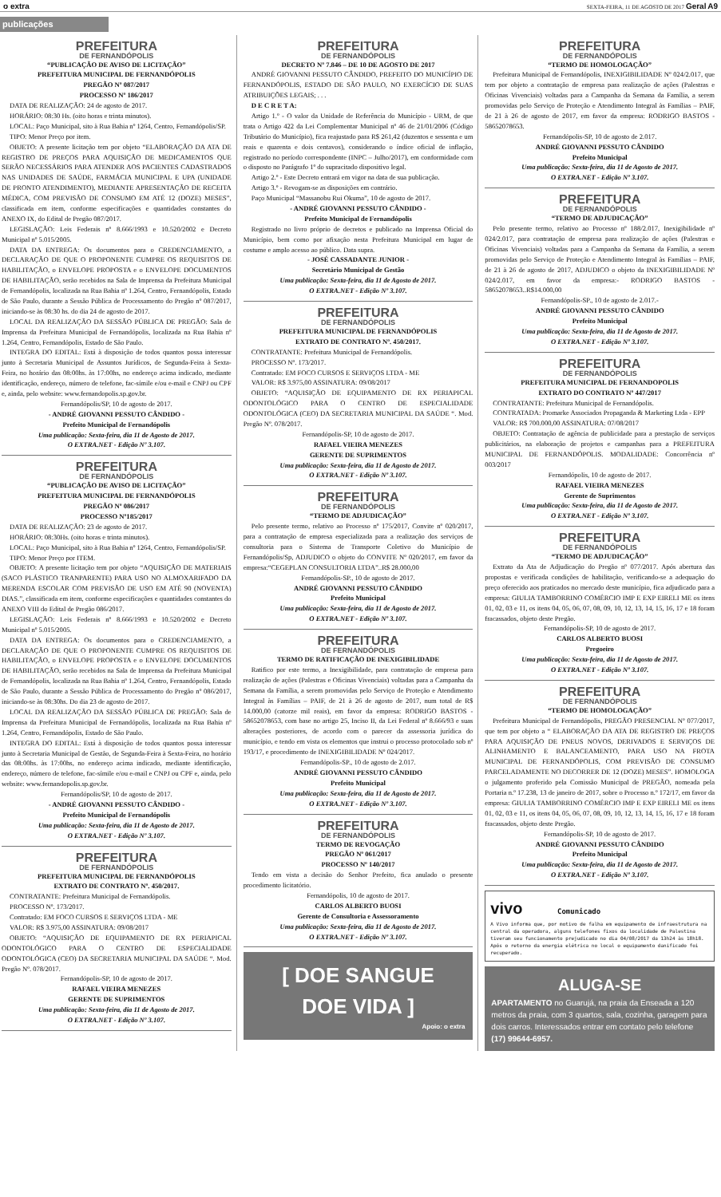o extra SEXTA-FEIRA, 11 DE AGOSTO DE 2017 Geral A9
publicações
PREFEITURA
DE FERNANDÓPOLIS
“PUBLICAÇÃO DE AVISO DE LICITAÇÃO”
PREFEITURA MUNICIPAL DE FERNANDÓPOLIS
PREGÃO Nº 087/2017
PROCESSO Nº 186/2017
DATA DE REALIZAÇÃO: 24 de agosto de 2017.
HORÁRIO: 08:30 Hs. (oito horas e trinta minutos).
LOCAL: Paço Municipal, sito à Rua Bahia nº 1264, Centro, Fernandópolis/SP.
TIPO: Menor Preço por item.
OBJETO: A presente licitação tem por objeto “ELABORAÇÃO DA ATA DE REGISTRO DE PREÇOS PARA AQUISIÇÃO DE MEDICAMENTOS QUE SERÃO NECESSÁRIOS PARA ATENDER AOS PACIENTES CADASTRADOS NAS UNIDADES DE SAÚDE, FARMÁCIA MUNICIPAL E UPA (UNIDADE DE PRONTO ATENDIMENTO), MEDIANTE APRESENTAÇÃO DE RECEITA MÉDICA, COM PREVISÃO DE CONSUMO EM ATÉ 12 (DOZE) MESES”, classificada em item, conforme especificações e quantidades constantes do ANEXO IX, do Edital de Pregão 087/2017.
LEGISLAÇÃO: Leis Federais nº 8.666/1993 e 10.520/2002 e Decreto Municipal nº 5.015/2005.
DATA DA ENTREGA: Os documentos para o CREDENCIAMENTO, a DECLARAÇÃO DE QUE O PROPONENTE CUMPRE OS REQUISITOS DE HABILITAÇÃO, o ENVELOPE PROPOSTA e o ENVELOPE DOCUMENTOS DE HABILITAÇÃO, serão recebidos na Sala de Imprensa da Prefeitura Municipal de Fernandópolis, localizada na Rua Bahia nº 1.264, Centro, Fernandópolis, Estado de São Paulo, durante a Sessão Pública de Processamento do Pregão nº 087/2017, iniciando-se às 08:30 hs. do dia 24 de agosto de 2017.
LOCAL DA REALIZAÇÃO DA SESSÃO PÚBLICA DE PREGÃO: Sala de Imprensa da Prefeitura Municipal de Fernandópolis, localizada na Rua Bahia nº 1.264, Centro, Fernandópolis, Estado de São Paulo.
INTEGRA DO EDITAL: Está à disposição de todos quantos possa interessar junto à Secretaria Municipal de Assuntos Jurídicos, de Segunda-Feira à Sexta-Feira, no horário das 08:00hs. às 17:00hs, no endereço acima indicado, mediante identificação, endereço, número de telefone, fac-símile e/ou e-mail e CNPJ ou CPF e, ainda, pelo website: www.fernandopolis.sp.gov.br.
Fernandópolis/SP, 10 de agosto de 2017.
- ANDRÉ GIOVANNI PESSUTO CÂNDIDO -
Prefeito Municipal de Fernandópolis
Uma publicação: Sexta-feira, dia 11 de Agosto de 2017.
O EXTRA.NET - Edição Nº 3.107.
PREFEITURA
DE FERNANDÓPOLIS
“PUBLICAÇÃO DE AVISO DE LICITAÇÃO”
PREFEITURA MUNICIPAL DE FERNANDÓPOLIS
PREGÃO Nº 086/2017
PROCESSO Nº185/2017
DATA DE REALIZAÇÃO: 23 de agosto de 2017.
HORÁRIO: 08:30Hs. (oito horas e trinta minutos).
LOCAL: Paço Municipal, sito à Rua Bahia nº 1264, Centro, Fernandópolis/SP.
TIPO: Menor Preço por ITEM.
OBJETO: A presente licitação tem por objeto “AQUISIÇÃO DE MATERIAIS (SACO PLÁSTICO TRANPARENTE) PARA USO NO ALMOXARIFADO DA MERENDA ESCOLAR COM PREVISÃO DE USO EM ATÉ 90 (NOVENTA) DIAS.”, classificada em item, conforme especificações e quantidades constantes do ANEXO VIII do Edital de Pregão 086/2017.
LEGISLAÇÃO: Leis Federais nº 8.666/1993 e 10.520/2002 e Decreto Municipal nº 5.015/2005.
DATA DA ENTREGA: Os documentos para o CREDENCIAMENTO, a DECLARAÇÃO DE QUE O PROPONENTE CUMPRE OS REQUISITOS DE HABILITAÇÃO, o ENVELOPE PROPOSTA e o ENVELOPE DOCUMENTOS DE HABILITAÇÃO, serão recebidos na Sala de Imprensa da Prefeitura Municipal de Fernandópolis, localizada na Rua Bahia nº 1.264, Centro, Fernandópolis, Estado de São Paulo, durante a Sessão Pública de Processamento do Pregão nº 086/2017, iniciando-se às 08:30hs. Do dia 23 de agosto de 2017.
LOCAL DA REALIZAÇÃO DA SESSÃO PÚBLICA DE PREGÃO: Sala de Imprensa da Prefeitura Municipal de Fernandópolis, localizada na Rua Bahia nº 1.264, Centro, Fernandópolis, Estado de São Paulo.
INTEGRA DO EDITAL: Está à disposição de todos quantos possa interessar junto à Secretaria Municipal de Gestão, de Segunda-Feira à Sexta-Feira, no horário das 08:00hs. às 17:00hs, no endereço acima indicado, mediante identificação, endereço, número de telefone, fac-símile e/ou e-mail e CNPJ ou CPF e, ainda, pelo website: www.fernandopolis.sp.gov.br.
Fernandópolis/SP, 10 de agosto de 2017.
- ANDRÉ GIOVANNI PESSUTO CÂNDIDO -
Prefeito Municipal de Fernandópolis
Uma publicação: Sexta-feira, dia 11 de Agosto de 2017.
O EXTRA.NET - Edição Nº 3.107.
PREFEITURA
DE FERNANDÓPOLIS
PREFEITURA MUNICIPAL DE FERNANDÓPOLIS
EXTRATO DE CONTRATO Nº. 450/2017.
CONTRATANTE: Prefeitura Municipal de Fernandópolis.
PROCESSO Nº. 173/2017.
Contratado: EM FOCO CURSOS E SERVIÇOS LTDA - ME
VALOR: R$ 3.975,00 ASSINATURA: 09/08/2017
OBJETO: “AQUISIÇÃO DE EQUIPAMENTO DE RX PERIAPICAL ODONTOLÓGICO PARA O CENTRO DE ESPECIALIDADE ODONTOLÓGICA (CEO) DA SECRETARIA MUNICIPAL DA SAÚDE “. Mod. Pregão Nº. 078/2017.
Fernandópolis-SP, 10 de agosto de 2017.
RAFAEL VIEIRA MENEZES
GERENTE DE SUPRIMENTOS
Uma publicação: Sexta-feira, dia 11 de Agosto de 2017.
O EXTRA.NET - Edição Nº 3.107.
PREFEITURA
DE FERNANDÓPOLIS
DECRETO Nº 7.846 – DE 10 DE AGOSTO DE 2017
ANDRÉ GIOVANNI PESSUTO CÂNDIDO, PREFEITO DO MUNICÍPIO DE FERNANDÓPOLIS, ESTADO DE SÃO PAULO, NO EXERCÍCIO DE SUAS ATRIBUIÇÕES LEGAIS; . . .
D E C R E T A:
Artigo 1.º - O valor da Unidade de Referência do Município - URM, de que trata o Artigo 422 da Lei Complementar Municipal nº 46 de 21/01/2006 (Código Tributário do Município), fica reajustado para R$ 261,42 (duzentos e sessenta e um reais e quarenta e dois centavos), considerando o índice oficial de inflação, registrado no período correspondente (INPC – Julho/2017), em conformidade com o disposto no Parágrafo 1º do supracitado dispositivo legal.
Artigo 2.º - Este Decreto entrará em vigor na data de sua publicação.
Artigo 3.º - Revogam-se as disposições em contrário.
Paço Municipal “Massanobu Rui Okuma”, 10 de agosto de 2017.
- ANDRÉ GIOVANNI PESSUTO CÂNDIDO -
Prefeito Municipal de Fernandópolis
Registrado no livro próprio de decretos e publicado na Imprensa Oficial do Município, bem como por afixação nesta Prefeitura Municipal em lugar de costume e amplo acesso ao público. Data supra.
- JOSÉ CASSADANTE JUNIOR -
Secretário Municipal de Gestão
Uma publicação: Sexta-feira, dia 11 de Agosto de 2017.
O EXTRA.NET - Edição Nº 3.107.
PREFEITURA
DE FERNANDÓPOLIS
PREFEITURA MUNICIPAL DE FERNANDÓPOLIS
EXTRATO DE CONTRATO Nº. 450/2017.
CONTRATANTE: Prefeitura Municipal de Fernandópolis.
PROCESSO Nº. 173/2017.
Contratado: EM FOCO CURSOS E SERVIÇOS LTDA - ME
VALOR: R$ 3.975,00 ASSINATURA: 09/08/2017
OBJETO: “AQUISIÇÃO DE EQUIPAMENTO DE RX PERIAPICAL ODONTOLÓGICO PARA O CENTRO DE ESPECIALIDADE ODONTOLÓGICA (CEO) DA SECRETARIA MUNICIPAL DA SAÚDE “. Mod. Pregão Nº. 078/2017.
Fernandópolis-SP, 10 de agosto de 2017.
RAFAEL VIEIRA MENEZES
GERENTE DE SUPRIMENTOS
Uma publicação: Sexta-feira, dia 11 de Agosto de 2017.
O EXTRA.NET - Edição Nº 3.107.
PREFEITURA
DE FERNANDÓPOLIS
“TERMO DE ADJUDICAÇÃO”
Pelo presente termo, relativo ao Processo nº 175/2017, Convite nº 020/2017, para a contratação de empresa especializada para a realização dos serviços de consultoria para o Sistema de Transporte Coletivo do Município de Fernandópolis/Sp, ADJUDICO o objeto do CONVITE Nº 020/2017, em favor da empresa:“CEGEPLAN CONSULTORIA LTDA”..R$ 28.000,00
Fernandópolis-SP., 10 de agosto de 2017.
ANDRÉ GIOVANNI PESSUTO CÂNDIDO
Prefeito Municipal
Uma publicação: Sexta-feira, dia 11 de Agosto de 2017.
O EXTRA.NET - Edição Nº 3.107.
PREFEITURA
DE FERNANDÓPOLIS
TERMO DE RATIFICAÇÃO DE INEXIGIBILIDADE
Ratifico por este termo, a Inexigibilidade, para contratação de empresa para realização de ações (Palestras e Oficinas Vivenciais) voltadas para a Campanha da Semana da Família, a serem promovidas pelo Serviço de Proteção e Atendimento Integral às Famílias – PAIF, de 21 à 26 de agosto de 2017, num total de R$ 14.000,00 (catorze mil reais), em favor da empresa: RODRIGO BASTOS - 58652078653, com base no artigo 25, Inciso II, da Lei Federal nº 8.666/93 e suas alterações posteriores, de acordo com o parecer da assessoria jurídica do município, e tendo em vista os elementos que instrui o processo protocolado sob nº 193/17, e procedimento de INEXIGIBILIDADE Nº 024/2017.
Fernandópolis-SP., 10 de agosto de 2.017.
ANDRÉ GIOVANNI PESSUTO CÂNDIDO
Prefeito Municipal
Uma publicação: Sexta-feira, dia 11 de Agosto de 2017.
O EXTRA.NET - Edição Nº 3.107.
PREFEITURA
DE FERNANDÓPOLIS
TERMO DE REVOGAÇÃO
PREGÃO Nº 061/2017
PROCESSO Nº 140/2017
Tendo em vista a decisão do Senhor Prefeito, fica anulado o presente procedimento licitatório.
Fernandópolis, 10 de agosto de 2017.
CARLOS ALBERTO BUOSI
Gerente de Consultoria e Assessoramento
Uma publicação: Sexta-feira, dia 11 de Agosto de 2017.
O EXTRA.NET - Edição Nº 3.107.
[ DOE SANGUE
DOE VIDA ]
Apoio: o extra
PREFEITURA
DE FERNANDÓPOLIS
“TERMO DE HOMOLOGAÇÃO”
Prefeitura Municipal de Fernandópolis, INEXIGIBILIDADE Nº 024/2.017, que tem por objeto a contratação de empresa para realização de ações (Palestras e Oficinas Vivenciais) voltadas para a Campanha da Semana da Família, a serem promovidas pelo Serviço de Proteção e Atendimento Integral às Famílias – PAIF, de 21 à 26 de agosto de 2017, em favor da empresa: RODRIGO BASTOS - 58652078653.
Fernandópolis-SP, 10 de agosto de 2.017.
ANDRÉ GIOVANNI PESSUTO CÂNDIDO
Prefeito Municipal
Uma publicação: Sexta-feira, dia 11 de Agosto de 2017.
O EXTRA.NET - Edição Nº 3.107.
PREFEITURA
DE FERNANDÓPOLIS
“TERMO DE ADJUDICAÇÃO”
Pelo presente termo, relativo ao Processo nº 188/2.017, Inexigibilidade nº 024/2.017, para contratação de empresa para realização de ações (Palestras e Oficinas Vivenciais) voltadas para a Campanha da Semana da Família, a serem promovidas pelo Serviço de Proteção e Atendimento Integral às Famílias – PAIF, de 21 à 26 de agosto de 2017, ADJUDICO o objeto da INEXIGIBILIDADE Nº 024/2.017, em favor da empresa:- RODRIGO BASTOS - 58652078653..R$14.000,00
Fernandópolis-SP., 10 de agosto de 2.017.-
ANDRÉ GIOVANNI PESSUTO CÂNDIDO
Prefeito Municipal
Uma publicação: Sexta-feira, dia 11 de Agosto de 2017.
O EXTRA.NET - Edição Nº 3.107.
PREFEITURA
DE FERNANDÓPOLIS
PREFEITURA MUNICIPAL DE FERNANDOPOLIS
EXTRATO DO CONTRATO Nº 447/2017
CONTRATANTE: Prefeitura Municipal de Fernandópolis.
CONTRATADA: Promarke Associados Propaganda & Marketing Ltda - EPP
VALOR: R$ 700.000,00 ASSINATURA: 07/08/2017
OBJETO: Contratação de agência de publicidade para a prestação de serviços publicitários, na elaboração de projetos e campanhas para a PREFEITURA MUNICIPAL DE FERNANDÓPOLIS. MODALIDADE: Concorrência nº 003/2017
Fernandópolis, 10 de agosto de 2017.
RAFAEL VIEIRA MENEZES
Gerente de Suprimentos
Uma publicação: Sexta-feira, dia 11 de Agosto de 2017.
O EXTRA.NET - Edição Nº 3.107.
PREFEITURA
DE FERNANDÓPOLIS
“TERMO DE ADJUDICAÇÃO”
Extrato da Ata de Adjudicação do Pregão nº 077/2017. Após abertura das propostas e verificada condições de habilitação, verificando-se a adequação do preço oferecido aos praticados no mercado deste município, fica adjudicado para a empresa: GIULIA TAMBORRINO COMÉRCIO IMP E EXP EIRELI ME os itens 01, 02, 03 e 11, os itens 04, 05, 06, 07, 08, 09, 10, 12, 13, 14, 15, 16, 17 e 18 foram fracassados, objeto deste Pregão.
Fernandópolis-SP, 10 de agosto de 2017.
CARLOS ALBERTO BUOSI
Pregoeiro
Uma publicação: Sexta-feira, dia 11 de Agosto de 2017.
O EXTRA.NET - Edição Nº 3.107.
PREFEITURA
DE FERNANDÓPOLIS
“TERMO DE HOMOLOGAÇÃO”
Prefeitura Municipal de Fernandópolis, PREGÃO PRESENCIAL Nº 077/2017, que tem por objeto a “ ELABORAÇÃO DA ATA DE REGISTRO DE PREÇOS PARA AQUISIÇÃO DE PNEUS NOVOS, DERIVADOS E SERVIÇOS DE ALINHAMENTO E BALANCEAMENTO, PARA USO NA FROTA MUNICIPAL DE FERNANDÓPOLIS, COM PREVISÃO DE CONSUMO PARCELADAMENTE NO DECORRER DE 12 (DOZE) MESES”. HOMOLOGA o julgamento proferido pela Comissão Municipal de PREGÃO, nomeada pela Portaria n.º 17.238, 13 de janeiro de 2017, sobre o Processo n.º 172/17, em favor da empresa: GIULIA TAMBORRINO COMÉRCIO IMP E EXP EIRELI ME os itens 01, 02, 03 e 11, os itens 04, 05, 06, 07, 08, 09, 10, 12, 13, 14, 15, 16, 17 e 18 foram fracassados, objeto deste Pregão.
Fernandópolis-SP, 10 de agosto de 2017.
ANDRÉ GIOVANNI PESSUTO CÂNDIDO
Prefeito Municipal
Uma publicação: Sexta-feira, dia 11 de Agosto de 2017.
O EXTRA.NET - Edição Nº 3.107.
vivo Comunicado
A Vivo informa que, por motivo de falha em equipamento de infraestrutura na central da operadora, alguns telefones fixos da localidade de Palestina tiveram seu funcionamento prejudicado no dia 04/08/2017 da 13h24 às 18h18. Após o retorno da energia elétrica no local o equipamento danificado foi recuperado.
ALUGA-SE
APARTAMENTO no Guarujá, na praia da Enseada a 120 metros da praia, com 3 quartos, sala, cozinha, garagem para dois carros. Interessados entrar em contato pelo telefone (17) 99644-6957.